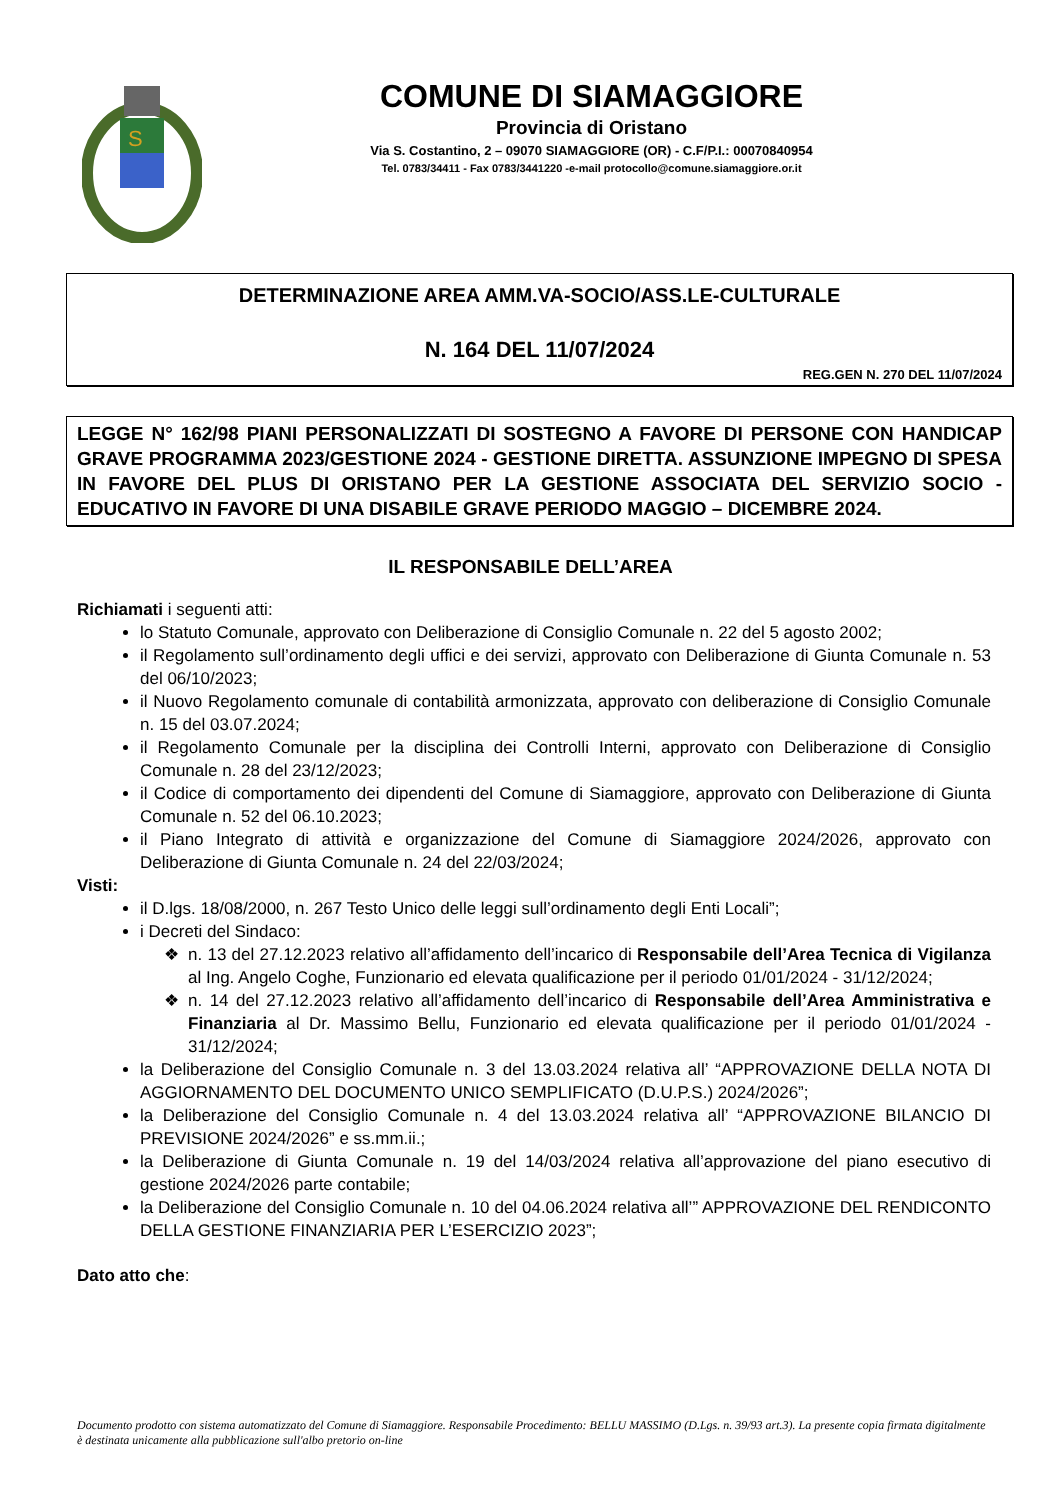S
COMUNE DI SIAMAGGIORE
Provincia di Oristano
Via S. Costantino, 2 – 09070 SIAMAGGIORE (OR) - C.F/P.I.: 00070840954
Tel. 0783/34411 - Fax 0783/3441220 -e-mail protocollo@comune.siamaggiore.or.it
DETERMINAZIONE AREA AMM.VA-SOCIO/ASS.LE-CULTURALE
N. 164 DEL 11/07/2024
REG.GEN N. 270 DEL 11/07/2024
LEGGE N° 162/98 PIANI PERSONALIZZATI DI SOSTEGNO A FAVORE DI PERSONE CON HANDICAP GRAVE PROGRAMMA 2023/GESTIONE 2024 - GESTIONE DIRETTA. ASSUNZIONE IMPEGNO DI SPESA IN FAVORE DEL PLUS DI ORISTANO PER LA GESTIONE ASSOCIATA DEL SERVIZIO SOCIO - EDUCATIVO IN FAVORE DI UNA DISABILE GRAVE PERIODO MAGGIO – DICEMBRE 2024.
IL RESPONSABILE DELL’AREA
Richiamati i seguenti atti:
lo Statuto Comunale, approvato con Deliberazione di Consiglio Comunale n. 22 del 5 agosto 2002;
il Regolamento sull’ordinamento degli uffici e dei servizi, approvato con Deliberazione di Giunta Comunale n. 53 del 06/10/2023;
il Nuovo Regolamento comunale di contabilità armonizzata, approvato con deliberazione di Consiglio Comunale n. 15 del 03.07.2024;
il Regolamento Comunale per la disciplina dei Controlli Interni, approvato con Deliberazione di Consiglio Comunale n. 28 del 23/12/2023;
il Codice di comportamento dei dipendenti del Comune di Siamaggiore, approvato con Deliberazione di Giunta Comunale n. 52 del 06.10.2023;
il Piano Integrato di attività e organizzazione del Comune di Siamaggiore 2024/2026, approvato con Deliberazione di Giunta Comunale n. 24 del 22/03/2024;
Visti:
il D.lgs. 18/08/2000, n. 267 Testo Unico delle leggi sull’ordinamento degli Enti Locali”;
i Decreti del Sindaco:
n. 13 del 27.12.2023 relativo all’affidamento dell’incarico di Responsabile dell’Area Tecnica di Vigilanza al Ing. Angelo Coghe, Funzionario ed elevata qualificazione per il periodo 01/01/2024 - 31/12/2024;
n. 14 del 27.12.2023 relativo all’affidamento dell’incarico di Responsabile dell’Area Amministrativa e Finanziaria al Dr. Massimo Bellu, Funzionario ed elevata qualificazione per il periodo 01/01/2024 - 31/12/2024;
la Deliberazione del Consiglio Comunale n. 3 del 13.03.2024 relativa all’ “APPROVAZIONE DELLA NOTA DI AGGIORNAMENTO DEL DOCUMENTO UNICO SEMPLIFICATO (D.U.P.S.) 2024/2026”;
la Deliberazione del Consiglio Comunale n. 4 del 13.03.2024 relativa all’ “APPROVAZIONE BILANCIO DI PREVISIONE 2024/2026” e ss.mm.ii.;
la Deliberazione di Giunta Comunale n. 19 del 14/03/2024 relativa all’approvazione del piano esecutivo di gestione 2024/2026 parte contabile;
la Deliberazione del Consiglio Comunale n. 10 del 04.06.2024 relativa all’” APPROVAZIONE DEL RENDICONTO DELLA GESTIONE FINANZIARIA PER L’ESERCIZIO 2023”;
Dato atto che:
Documento prodotto con sistema automatizzato del Comune di Siamaggiore. Responsabile Procedimento: BELLU MASSIMO (D.Lgs. n. 39/93 art.3). La presente copia firmata digitalmente è destinata unicamente alla pubblicazione sull'albo pretorio on-line